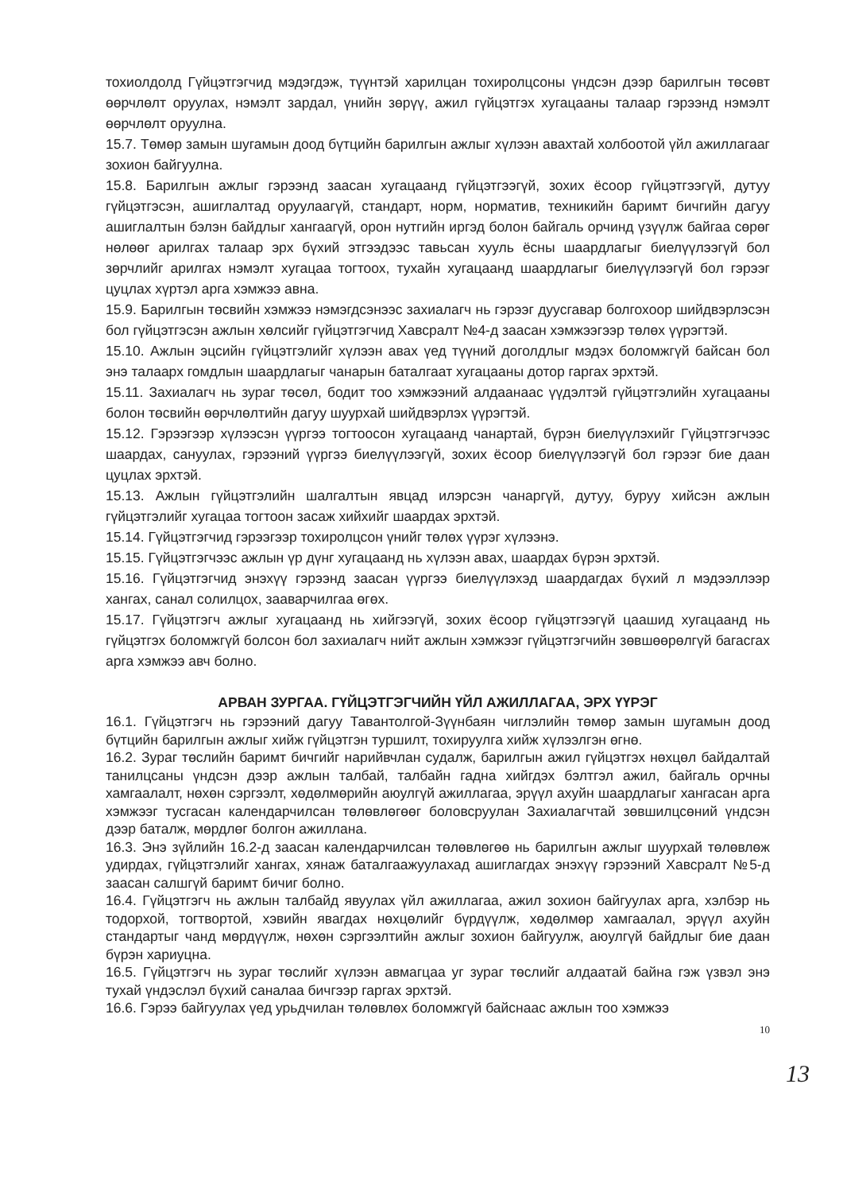тохиолдолд Гүйцэтгэгчид мэдэгдэж, түүнтэй харилцан тохиролцсоны үндсэн дээр барилгын төсөвт өөрчлөлт оруулах, нэмэлт зардал, үнийн зөрүү, ажил гүйцэтгэх хугацааны талаар гэрээнд нэмэлт өөрчлөлт оруулна.
15.7. Төмөр замын шугамын доод бүтцийн барилгын ажлыг хүлээн авахтай холбоотой үйл ажиллагааг зохион байгуулна.
15.8. Барилгын ажлыг гэрээнд заасан хугацаанд гүйцэтгээгүй, зохих ёсоор гүйцэтгээгүй, дутуу гүйцэтгэсэн, ашиглалтад оруулаагүй, стандарт, норм, норматив, техникийн баримт бичгийн дагуу ашиглалтын бэлэн байдлыг хангаагүй, орон нутгийн иргэд болон байгаль орчинд үзүүлж байгаа сөрөг нөлөөг арилгах талаар эрх бүхий этгээдээс тавьсан хууль ёсны шаардлагыг биелүүлээгүй бол зөрчлийг арилгах нэмэлт хугацаа тогтоох, тухайн хугацаанд шаардлагыг биелүүлээгүй бол гэрээг цуцлах хүртэл арга хэмжээ авна.
15.9. Барилгын төсвийн хэмжээ нэмэгдсэнээс захиалагч нь гэрээг дуусгавар болгохоор шийдвэрлэсэн бол гүйцэтгэсэн ажлын хөлсийг гүйцэтгэгчид Хавсралт №4-д заасан хэмжээгээр төлөх үүрэгтэй.
15.10. Ажлын эцсийн гүйцэтгэлийг хүлээн авах үед түүний доголдлыг мэдэх боломжгүй байсан бол энэ талаарх гомдлын шаардлагыг чанарын баталгаат хугацааны дотор гаргах эрхтэй.
15.11. Захиалагч нь зураг төсөл, бодит тоо хэмжээний алдаанаас үүдэлтэй гүйцэтгэлийн хугацааны болон төсвийн өөрчлөлтийн дагуу шуурхай шийдвэрлэх үүрэгтэй.
15.12. Гэрээгээр хүлээсэн үүргээ тогтоосон хугацаанд чанартай, бүрэн биелүүлэхийг Гүйцэтгэгчээс шаардах, сануулах, гэрээний үүргээ биелүүлээгүй, зохих ёсоор биелүүлээгүй бол гэрээг бие даан цуцлах эрхтэй.
15.13. Ажлын гүйцэтгэлийн шалгалтын явцад илэрсэн чанаргүй, дутуу, буруу хийсэн ажлын гүйцэтгэлийг хугацаа тогтоон засаж хийхийг шаардах эрхтэй.
15.14. Гүйцэтгэгчид гэрээгээр тохиролцсон үнийг төлөх үүрэг хүлээнэ.
15.15. Гүйцэтгэгчээс ажлын үр дүнг хугацаанд нь хүлээн авах, шаардах бүрэн эрхтэй.
15.16. Гүйцэтгэгчид энэхүү гэрээнд заасан үүргээ биелүүлэхэд шаардагдах бүхий л мэдээллээр хангах, санал солилцох, зааварчилгаа өгөх.
15.17. Гүйцэтгэгч ажлыг хугацаанд нь хийгээгүй, зохих ёсоор гүйцэтгээгүй цаашид хугацаанд нь гүйцэтгэх боломжгүй болсон бол захиалагч нийт ажлын хэмжээг гүйцэтгэгчийн зөвшөөрөлгүй багасгах арга хэмжээ авч болно.
АРВАН ЗУРГАА. ГҮЙЦЭТГЭГЧИЙН ҮЙЛ АЖИЛЛАГАА, ЭРХ ҮҮРЭГ
16.1. Гүйцэтгэгч нь гэрээний дагуу Тавантолгой-Зүүнбаян чиглэлийн төмөр замын шугамын доод бүтцийн барилгын ажлыг хийж гүйцэтгэн туршилт, тохируулга хийж хүлээлгэн өгнө.
16.2. Зураг төслийн баримт бичгийг нарийвчлан судалж, барилгын ажил гүйцэтгэх нөхцөл байдалтай танилцсаны үндсэн дээр ажлын талбай, талбайн гадна хийгдэх бэлтгэл ажил, байгаль орчны хамгаалалт, нөхөн сэргээлт, хөдөлмөрийн аюулгүй ажиллагаа, эрүүл ахуйн шаардлагыг хангасан арга хэмжээг тусгасан календарчилсан төлөвлөгөөг боловсруулан Захиалагчтай зөвшилцсөний үндсэн дээр баталж, мөрдлөг болгон ажиллана.
16.3. Энэ зүйлийн 16.2-д заасан календарчилсан төлөвлөгөө нь барилгын ажлыг шуурхай төлөвлөж удирдах, гүйцэтгэлийг хангах, хянаж баталгаажуулахад ашиглагдах энэхүү гэрээний Хавсралт №5-д заасан салшгүй баримт бичиг болно.
16.4. Гүйцэтгэгч нь ажлын талбайд явуулах үйл ажиллагаа, ажил зохион байгуулах арга, хэлбэр нь тодорхой, тогтвортой, хэвийн явагдах нөхцөлийг бүрдүүлж, хөдөлмөр хамгаалал, эрүүл ахуйн стандартыг чанд мөрдүүлж, нөхөн сэргээлтийн ажлыг зохион байгуулж, аюулгүй байдлыг бие даан бүрэн хариуцна.
16.5. Гүйцэтгэгч нь зураг төслийг хүлээн авмагцаа уг зураг төслийг алдаатай байна гэж үзвэл энэ тухай үндэслэл бүхий саналаа бичгээр гаргах эрхтэй.
16.6. Гэрээ байгуулах үед урьдчилан төлөвлөх боломжгүй байснаас ажлын тоо хэмжээ
10
13